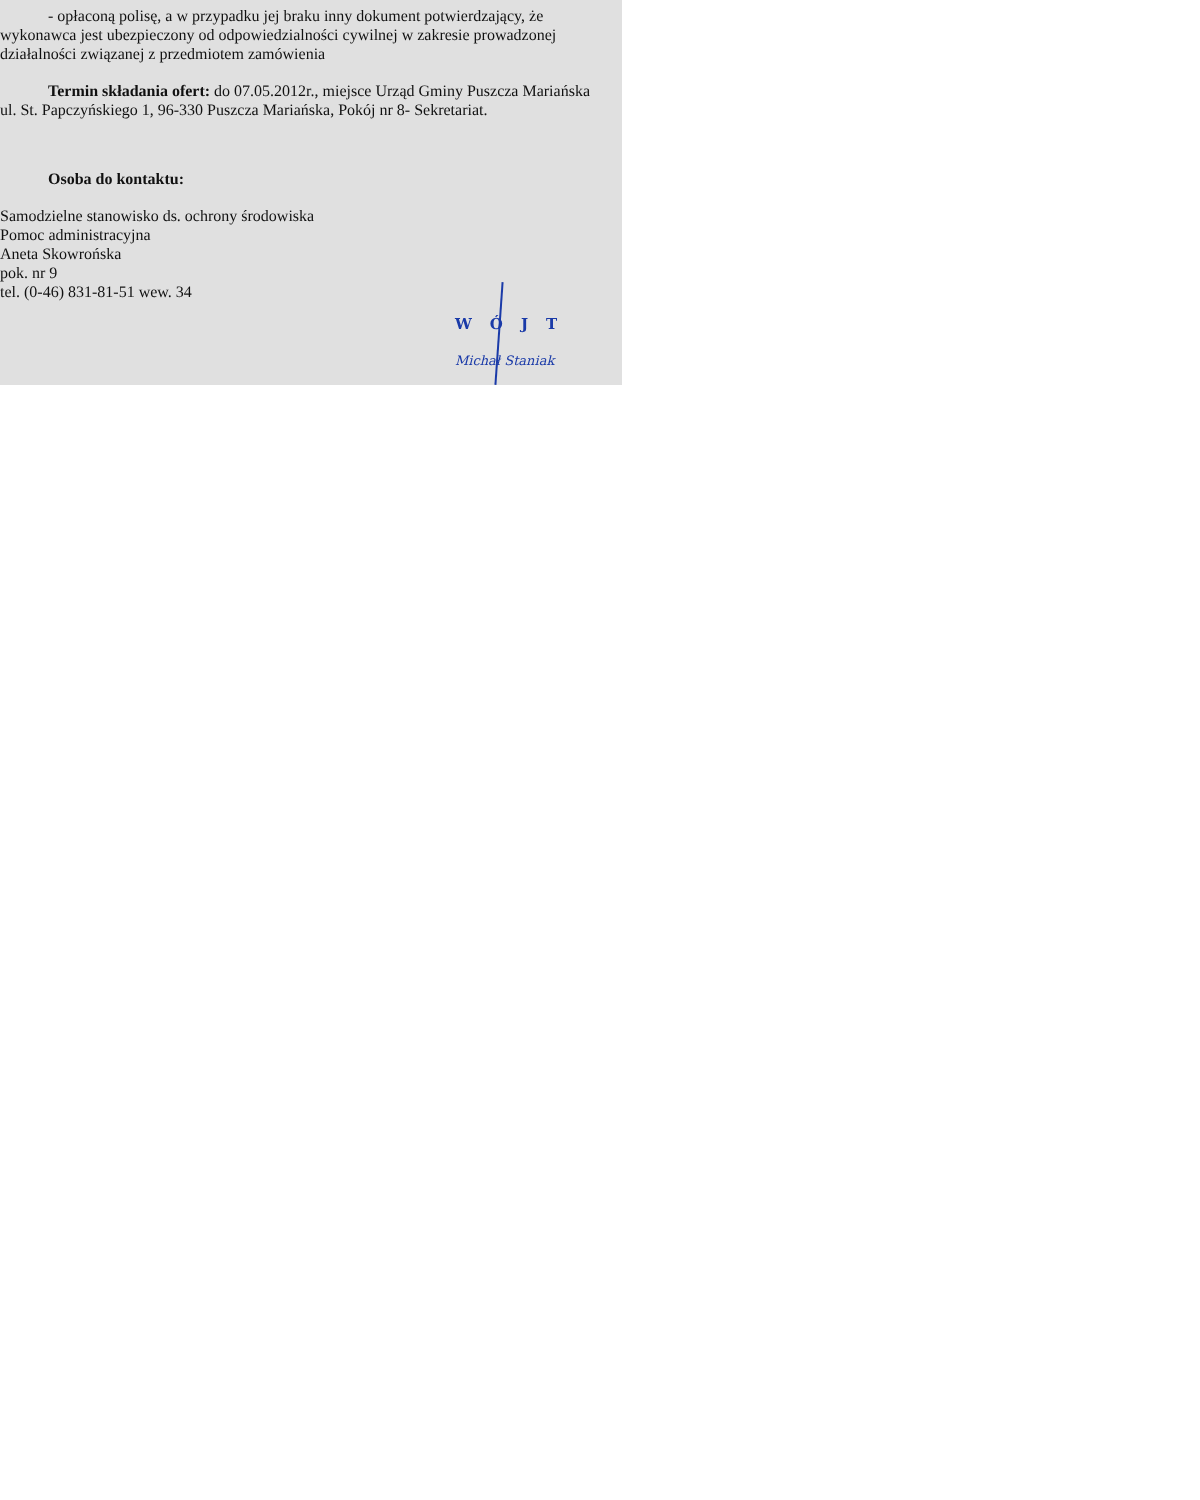- opłaconą polisę, a w przypadku jej braku inny dokument potwierdzający, że
wykonawca jest ubezpieczony od odpowiedzialności cywilnej w zakresie prowadzonej
działalności związanej z przedmiotem zamówienia
Termin składania ofert: do 07.05.2012r., miejsce Urząd Gminy Puszcza Mariańska
ul. St. Papczyńskiego 1, 96-330 Puszcza Mariańska, Pokój nr 8- Sekretariat.
Osoba do kontaktu:
Samodzielne stanowisko ds. ochrony środowiska
Pomoc administracyjna
Aneta Skowrońska
pok. nr 9
tel. (0-46) 831-81-51 wew. 34
WÓJT
Michał Staniak